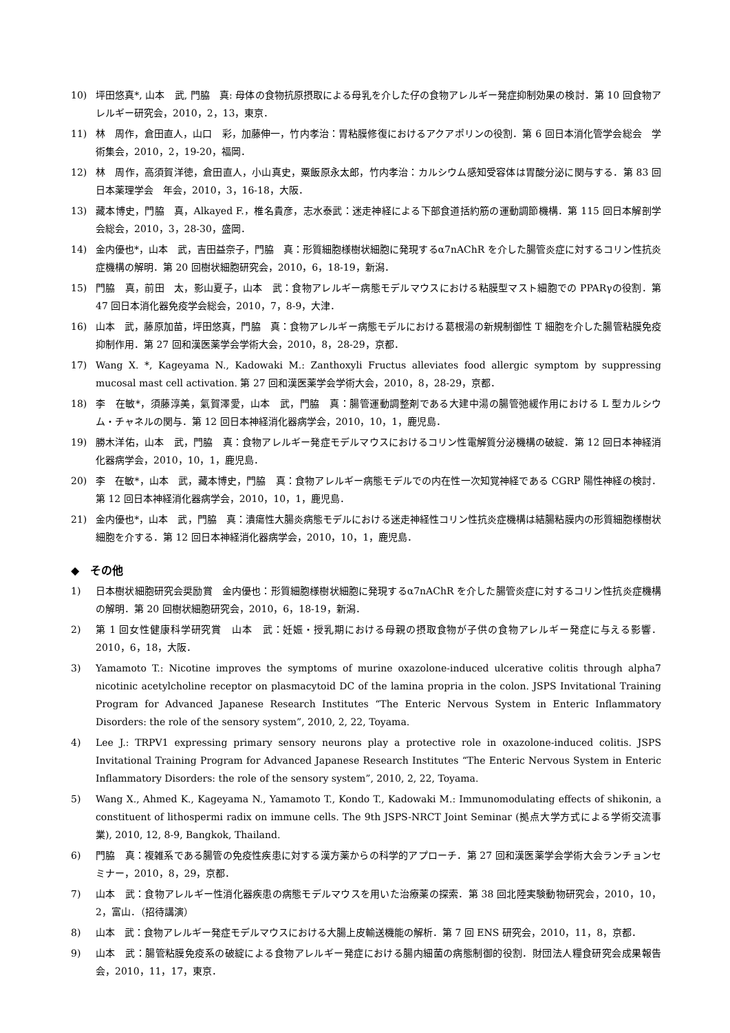10) 坪田悠真*, 山本　武, 門脇　真: 母体の食物抗原摂取による母乳を介した仔の食物アレルギー発症抑制効果の検討．第 10 回食物アレルギー研究会，2010，2，13，東京．
11) 林　周作，倉田直人，山口　彩，加藤伸一，竹内孝治：胃粘膜修復におけるアクアポリンの役割．第 6 回日本消化管学会総会　学術集会，2010，2，19-20，福岡．
12) 林　周作，高須賀洋徳，倉田直人，小山真史，粟飯原永太郎，竹内孝治：カルシウム感知受容体は胃酸分泌に関与する．第 83 回日本薬理学会　年会，2010，3，16-18，大阪．
13) 藏本博史，門脇　真，Alkayed F.，椎名貴彦，志水泰武：迷走神経による下部食道括約筋の運動調節機構．第 115 回日本解剖学会総会，2010，3，28-30，盛岡．
14) 金内優也*，山本　武，吉田益奈子，門脇　真：形質細胞様樹状細胞に発現するα7nAChR を介した腸管炎症に対するコリン性抗炎症機構の解明．第 20 回樹状細胞研究会，2010，6，18-19，新潟．
15) 門脇　真，前田　太，影山夏子，山本　武：食物アレルギー病態モデルマウスにおける粘膜型マスト細胞での PPARγの役割．第 47 回日本消化器免疫学会総会，2010，7，8-9，大津．
16) 山本　武，藤原加苗，坪田悠真，門脇　真：食物アレルギー病態モデルにおける葛根湯の新規制御性 T 細胞を介した腸管粘膜免疫抑制作用．第 27 回和漢医薬学会学術大会，2010，8，28-29，京都．
17) Wang X. *, Kageyama N., Kadowaki M.: Zanthoxyli Fructus alleviates food allergic symptom by suppressing mucosal mast cell activation. 第 27 回和漢医薬学会学術大会，2010，8，28-29，京都．
18) 李　在敏*，須藤淳美，氣賀澤愛，山本　武，門脇　真：腸管運動調整剤である大建中湯の腸管弛緩作用における L 型カルシウム・チャネルの関与．第 12 回日本神経消化器病学会，2010，10，1，鹿児島．
19) 勝木洋佑，山本　武，門脇　真：食物アレルギー発症モデルマウスにおけるコリン性電解質分泌機構の破綻．第 12 回日本神経消化器病学会，2010，10，1，鹿児島．
20) 李　在敏*，山本　武，藏本博史，門脇　真：食物アレルギー病態モデルでの内在性一次知覚神経である CGRP 陽性神経の検討．第 12 回日本神経消化器病学会，2010，10，1，鹿児島．
21) 金内優也*，山本　武，門脇　真：潰瘍性大腸炎病態モデルにおける迷走神経性コリン性抗炎症機構は結腸粘膜内の形質細胞様樹状細胞を介する．第 12 回日本神経消化器病学会，2010，10，1，鹿児島．
◆　その他
1) 日本樹状細胞研究会奨励賞　金内優也：形質細胞様樹状細胞に発現するα7nAChR を介した腸管炎症に対するコリン性抗炎症機構の解明．第 20 回樹状細胞研究会，2010，6，18-19，新潟．
2) 第 1 回女性健康科学研究賞　山本　武：妊娠・授乳期における母親の摂取食物が子供の食物アレルギー発症に与える影響．2010，6，18，大阪．
3) Yamamoto T.: Nicotine improves the symptoms of murine oxazolone-induced ulcerative colitis through alpha7 nicotinic acetylcholine receptor on plasmacytoid DC of the lamina propria in the colon. JSPS Invitational Training Program for Advanced Japanese Research Institutes “The Enteric Nervous System in Enteric Inflammatory Disorders: the role of the sensory system”, 2010, 2, 22, Toyama.
4) Lee J.: TRPV1 expressing primary sensory neurons play a protective role in oxazolone-induced colitis. JSPS Invitational Training Program for Advanced Japanese Research Institutes “The Enteric Nervous System in Enteric Inflammatory Disorders: the role of the sensory system”, 2010, 2, 22, Toyama.
5) Wang X., Ahmed K., Kageyama N., Yamamoto T., Kondo T., Kadowaki M.: Immunomodulating effects of shikonin, a constituent of lithospermi radix on immune cells. The 9th JSPS-NRCT Joint Seminar (拠点大学方式による学術交流事業), 2010, 12, 8-9, Bangkok, Thailand.
6) 門脇　真：複雑系である腸管の免疫性疾患に対する漢方薬からの科学的アプローチ．第 27 回和漢医薬学会学術大会ランチョンセミナー，2010，8，29，京都．
7) 山本　武：食物アレルギー性消化器疾患の病態モデルマウスを用いた治療薬の探索．第 38 回北陸実験動物研究会，2010，10，2，富山．（招待講演）
8) 山本　武：食物アレルギー発症モデルマウスにおける大腸上皮輸送機能の解析．第 7 回 ENS 研究会，2010，11，8，京都．
9) 山本　武：腸管粘膜免疫系の破綻による食物アレルギー発症における腸内細菌の病態制御的役割．財団法人糧食研究会成果報告会，2010，11，17，東京．